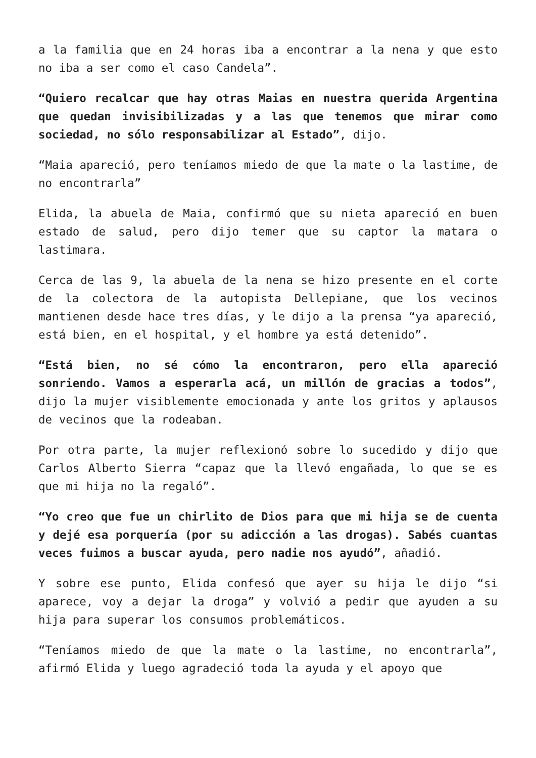a la familia que en 24 horas iba a encontrar a la nena y que esto no iba a ser como el caso Candela”.
“Quiero recalcar que hay otras Maias en nuestra querida Argentina que quedan invisibilizadas y a las que tenemos que mirar como sociedad, no sólo responsabilizar al Estado”, dijo.
“Maia apareció, pero teníamos miedo de que la mate o la lastime, de no encontrarla”
Elida, la abuela de Maia, confirmó que su nieta apareció en buen estado de salud, pero dijo temer que su captor la matara o lastimara.
Cerca de las 9, la abuela de la nena se hizo presente en el corte de la colectora de la autopista Dellepiane, que los vecinos mantienen desde hace tres días, y le dijo a la prensa “ya apareció, está bien, en el hospital, y el hombre ya está detenido”.
“Está bien, no sé cómo la encontraron, pero ella apareció sonriendo. Vamos a esperarla acá, un millón de gracias a todos”, dijo la mujer visiblemente emocionada y ante los gritos y aplausos de vecinos que la rodeaban.
Por otra parte, la mujer reflexionó sobre lo sucedido y dijo que Carlos Alberto Sierra “capaz que la llevó engañada, lo que se es que mi hija no la regaló”.
“Yo creo que fue un chirlito de Dios para que mi hija se de cuenta y dejé esa porquería (por su adicción a las drogas). Sabés cuantas veces fuimos a buscar ayuda, pero nadie nos ayudó”, añadió.
Y sobre ese punto, Elida confesó que ayer su hija le dijo “si aparece, voy a dejar la droga” y volvió a pedir que ayuden a su hija para superar los consumos problemáticos.
“Teníamos miedo de que la mate o la lastime, no encontrarla”, afirmó Elida y luego agradeció toda la ayuda y el apoyo que